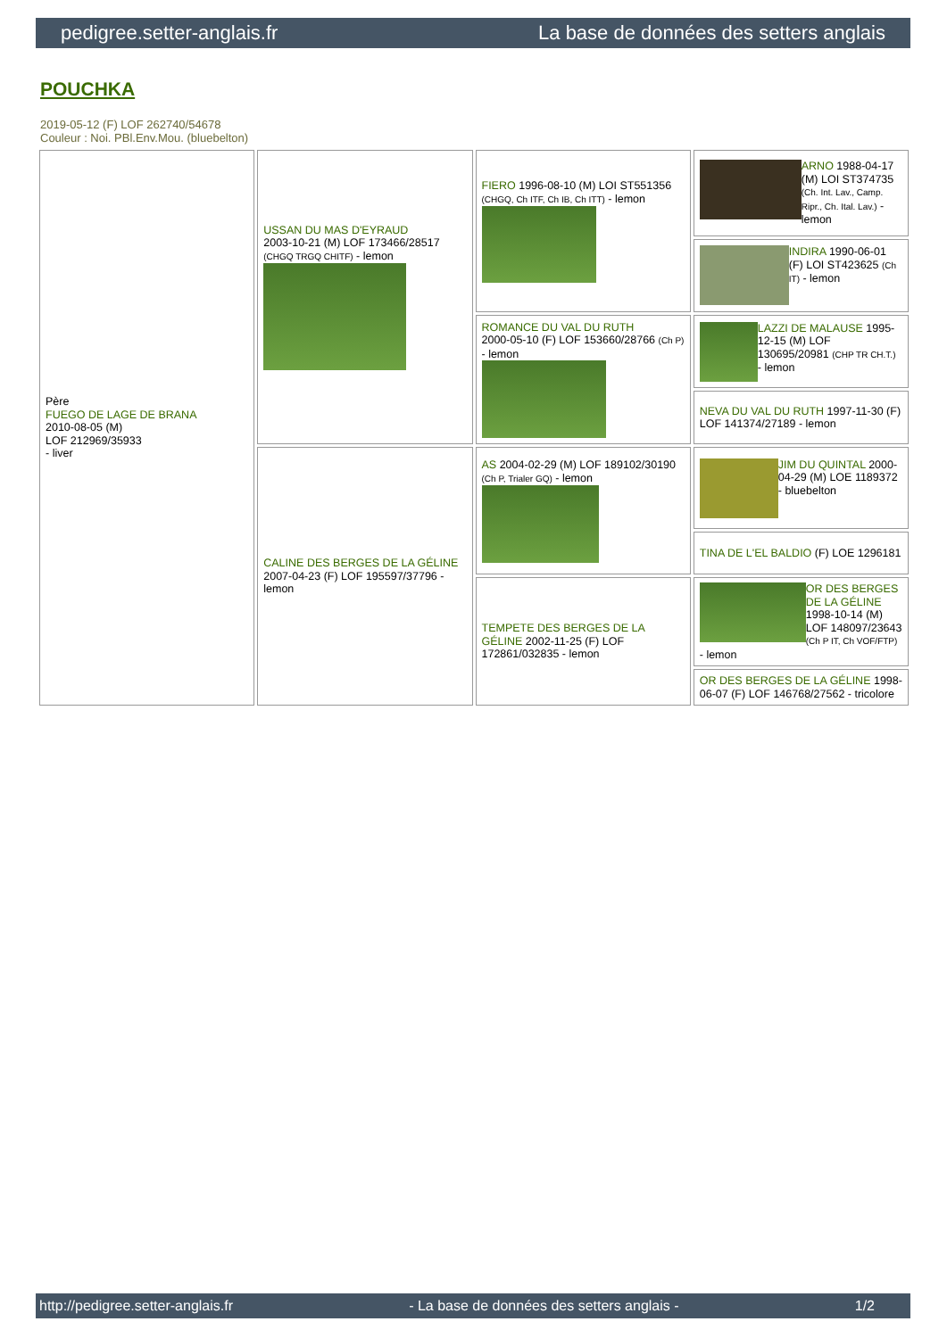pedigree.setter-anglais.fr La base de données des setters anglais
POUCHKA
2019-05-12 (F) LOF 262740/54678
Couleur : Noi. PBl.Env.Mou. (bluebelton)
| Père FUEGO DE LAGE DE BRANA 2010-08-05 (M) LOF 212969/35933 - liver | USSAN DU MAS D'EYRAUD 2003-10-21 (M) LOF 173466/28517 (CHGQ TRGQ CHITF) - lemon | FIERO 1996-08-10 (M) LOI ST551356 (CHGQ, Ch ITF, Ch IB, Ch ITT) - lemon | ARNO 1988-04-17 (M) LOI ST374735 (Ch. Int. Lav., Camp. Ripr., Ch. Ital. Lav.) - lemon |
| | | | INDIRA 1990-06-01 (F) LOI ST423625 (Ch IT) - lemon |
| | | ROMANCE DU VAL DU RUTH 2000-05-10 (F) LOF 153660/28766 (Ch P) - lemon | LAZZI DE MALAUSE 1995-12-15 (M) LOF 130695/20981 (CHP TR CH.T.) - lemon |
| | | | NEVA DU VAL DU RUTH 1997-11-30 (F) LOF 141374/27189 - lemon |
| | CALINE DES BERGES DE LA GÉLINE 2007-04-23 (F) LOF 195597/37796 - lemon | AS 2004-02-29 (M) LOF 189102/30190 (Ch P, Trialer GQ) - lemon | JIM DU QUINTAL 2000-04-29 (M) LOE 1189372 - bluebelton |
| | | | TINA DE L'EL BALDIO (F) LOE 1296181 |
| | | TEMPETE DES BERGES DE LA GÉLINE 2002-11-25 (F) LOF 172861/032835 - lemon | OR DES BERGES DE LA GÉLINE 1998-10-14 (M) LOF 148097/23643 (Ch P IT, Ch VOF/FTP) - lemon |
| | | | OR DES BERGES DE LA GÉLINE 1998-06-07 (F) LOF 146768/27562 - tricolore |
http://pedigree.setter-anglais.fr - La base de données des setters anglais - 1/2